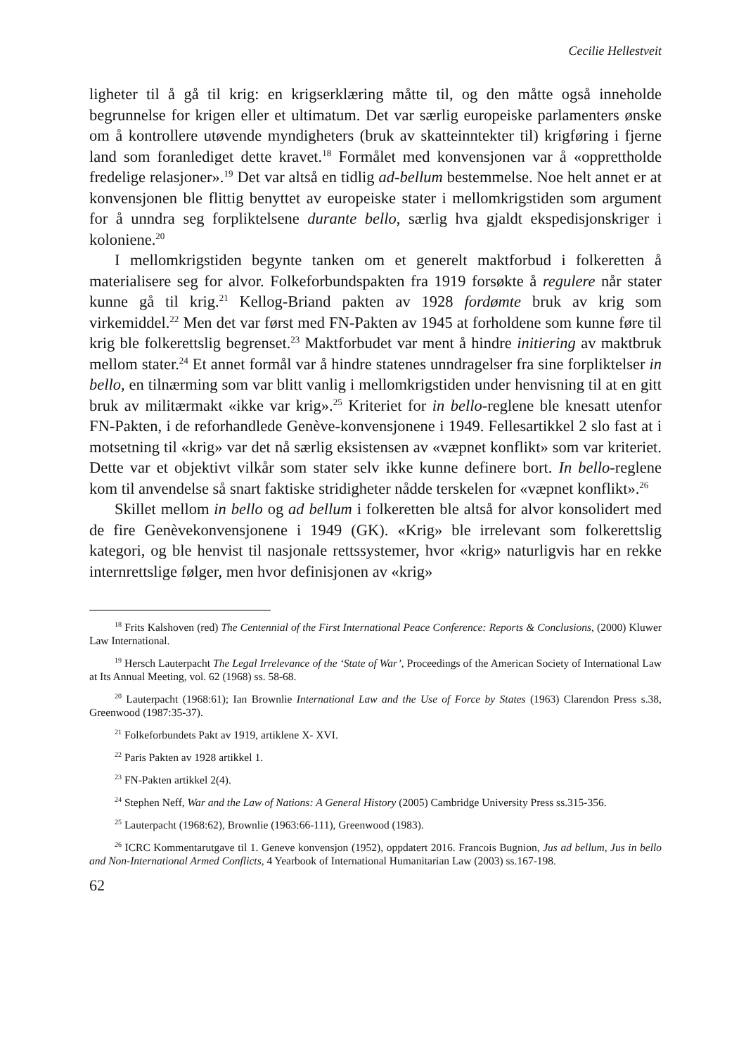Cecilie Hellestveit
ligheter til å gå til krig: en krigserklæring måtte til, og den måtte også inneholde begrunnelse for krigen eller et ultimatum. Det var særlig europeiske parlamenters ønske om å kontrollere utøvende myndigheters (bruk av skatteinntekter til) krigføring i fjerne land som foranlediget dette kravet.<sup>18</sup> Formålet med konvensjonen var å «opprettholde fredelige relasjoner».<sup>19</sup> Det var altså en tidlig ad-bellum bestemmelse. Noe helt annet er at konvensjonen ble flittig benyttet av europeiske stater i mellomkrigstiden som argument for å unndra seg forpliktelsene durante bello, særlig hva gjaldt ekspedisjonskriger i koloniene.<sup>20</sup>
I mellomkrigstiden begynte tanken om et generelt maktforbud i folkeretten å materialisere seg for alvor. Folkeforbundspakten fra 1919 forsøkte å regulere når stater kunne gå til krig.<sup>21</sup> Kellog-Briand pakten av 1928 fordømte bruk av krig som virkemiddel.<sup>22</sup> Men det var først med FN-Pakten av 1945 at forholdene som kunne føre til krig ble folkerettslig begrenset.<sup>23</sup> Maktforbudet var ment å hindre initiering av maktbruk mellom stater.<sup>24</sup> Et annet formål var å hindre statenes unndragelser fra sine forpliktelser in bello, en tilnærming som var blitt vanlig i mellomkrigstiden under henvisning til at en gitt bruk av militærmakt «ikke var krig».<sup>25</sup> Kriteriet for in bello-reglene ble knesatt utenfor FN-Pakten, i de reforhandlede Genève-konvensjonene i 1949. Fellesartikkel 2 slo fast at i motsetning til «krig» var det nå særlig eksistensen av «væpnet konflikt» som var kriteriet. Dette var et objektivt vilkår som stater selv ikke kunne definere bort. In bello-reglene kom til anvendelse så snart faktiske stridigheter nådde terskelen for «væpnet konflikt».<sup>26</sup>
Skillet mellom in bello og ad bellum i folkeretten ble altså for alvor konsolidert med de fire Genèvekonvensjonene i 1949 (GK). «Krig» ble irrelevant som folkerettslig kategori, og ble henvist til nasjonale rettssystemer, hvor «krig» naturligvis har en rekke internrettslige følger, men hvor definisjonen av «krig»
<sup>18</sup> Frits Kalshoven (red) The Centennial of the First International Peace Conference: Reports & Conclusions, (2000) Kluwer Law International.
<sup>19</sup> Hersch Lauterpacht The Legal Irrelevance of the ‘State of War’, Proceedings of the American Society of International Law at Its Annual Meeting, vol. 62 (1968) ss. 58-68.
<sup>20</sup> Lauterpacht (1968:61); Ian Brownlie International Law and the Use of Force by States (1963) Clarendon Press s.38, Greenwood (1987:35-37).
<sup>21</sup> Folkeforbundets Pakt av 1919, artiklene X- XVI.
<sup>22</sup> Paris Pakten av 1928 artikkel 1.
<sup>23</sup> FN-Pakten artikkel 2(4).
<sup>24</sup> Stephen Neff, War and the Law of Nations: A General History (2005) Cambridge University Press ss.315-356.
<sup>25</sup> Lauterpacht (1968:62), Brownlie (1963:66-111), Greenwood (1983).
<sup>26</sup> ICRC Kommentarutgave til 1. Geneve konvensjon (1952), oppdatert 2016. Francois Bugnion, Jus ad bellum, Jus in bello and Non-International Armed Conflicts, 4 Yearbook of International Humanitarian Law (2003) ss.167-198.
62